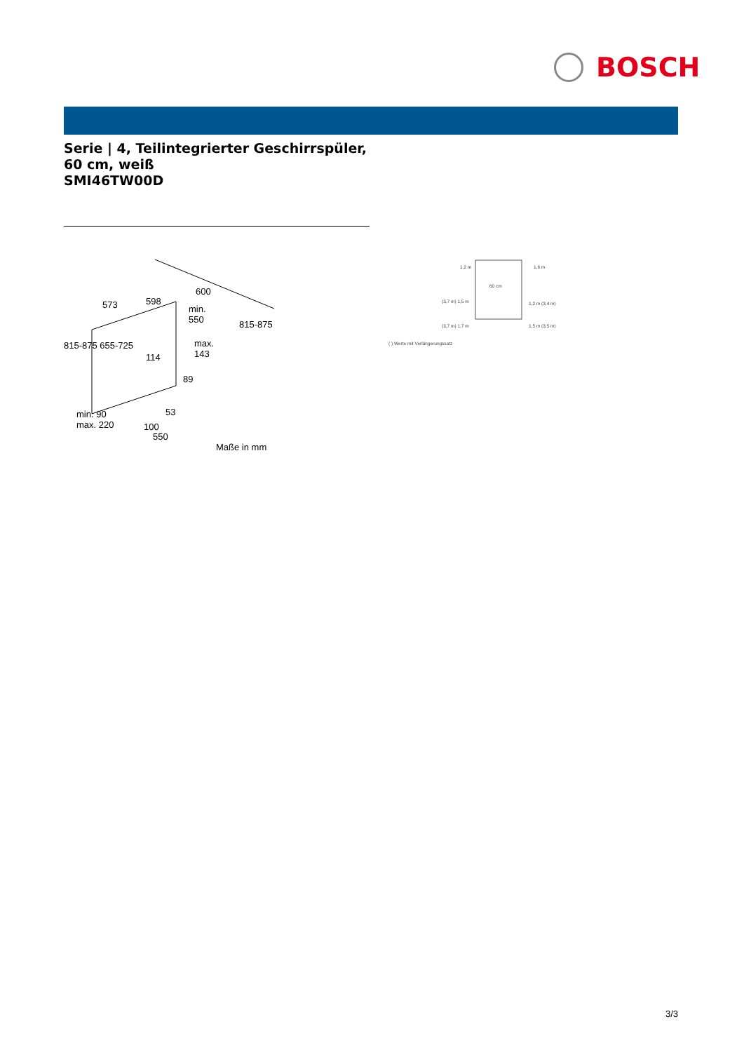BOSCH
Serie | 4, Teilintegrierter Geschirrspüler, 60 cm, weiß
SMI46TW00D
573 598
600
min.
550
max.
143 114
89
815-875 655-725
815-875
min. 90
max. 220
53
100
550
Maße in mm
1,2 m 1,6 m
60 cm
(3,7 m) 1,5 m 1,2 m (3,4 m)
(3,7 m) 1,7 m 1,5 m (3,5 m)
( ) Werte mit Verlängerungssatz
3/3